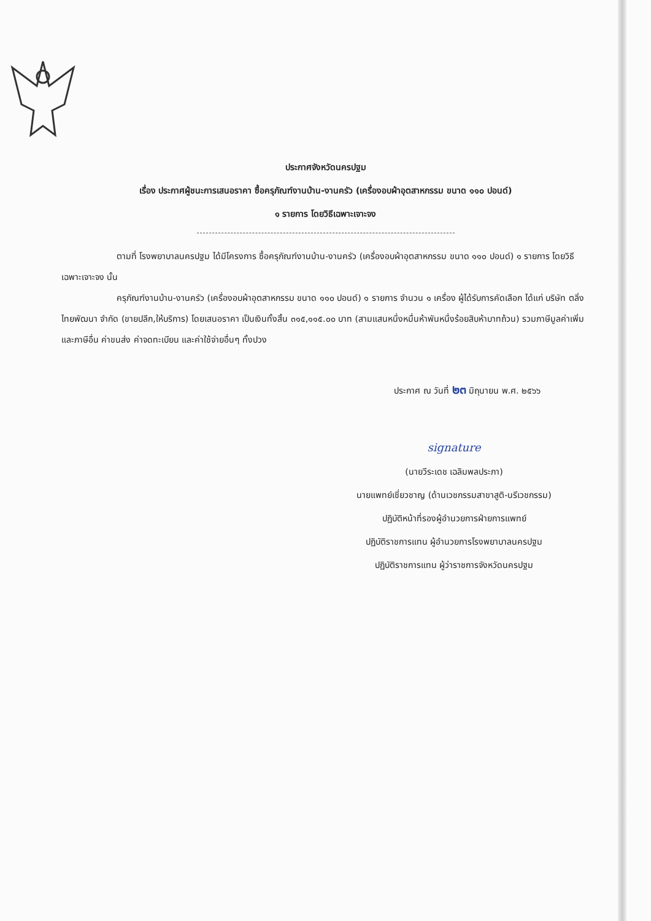ประกาศจังหวัดนครปฐม
เรื่อง ประกาศผู้ชนะการเสนอราคา ซื้อครุภัณฑ์งานบ้าน-งานครัว (เครื่องอบผ้าอุตสาหกรรม ขนาด ๑๑๐ ปอนด์)
๑ รายการ โดยวิธีเฉพาะเจาะจง
ตามที่ โรงพยาบาลนครปฐม ได้มีโครงการ ซื้อครุภัณฑ์งานบ้าน-งานครัว (เครื่องอบผ้าอุตสาหกรรม ขนาด ๑๑๐ ปอนด์) ๑ รายการ โดยวิธีเฉพาะเจาะจง นั้น
ครุภัณฑ์งานบ้าน-งานครัว (เครื่องอบผ้าอุตสาหกรรม ขนาด ๑๑๐ ปอนด์) ๑ รายการ จำนวน ๑ เครื่อง ผู้ได้รับการคัดเลือก ได้แก่ บริษัท ตลิ่งไทยพัฒนา จำกัด (ขายปลีก,ให้บริการ) โดยเสนอราคา เป็นเงินทั้งสิ้น ๓๑๕,๑๑๕.๐๐ บาท (สามแสนหนึ่งหมื่นห้าพันหนึ่งร้อยสิบห้าบาทถ้วน) รวมภาษีมูลค่าเพิ่มและภาษีอื่น ค่าขนส่ง ค่าจดทะเบียน และค่าใช้จ่ายอื่นๆ ทั้งปวง
ประกาศ ณ วันที่ ๒๓ มิถุนายน พ.ศ. ๒๕๖๖
signature
(นายวีระเดช เฉลิมพลประภา)
นายแพทย์เชี่ยวชาญ (ด้านเวชกรรมสาขาสูติ-นรีเวชกรรม)
ปฏิบัติหน้าที่รองผู้อำนวยการฝ่ายการแพทย์
ปฏิบัติราชการแทน ผู้อำนวยการโรงพยาบาลนครปฐม
ปฏิบัติราชการแทน ผู้ว่าราชการจังหวัดนครปฐม